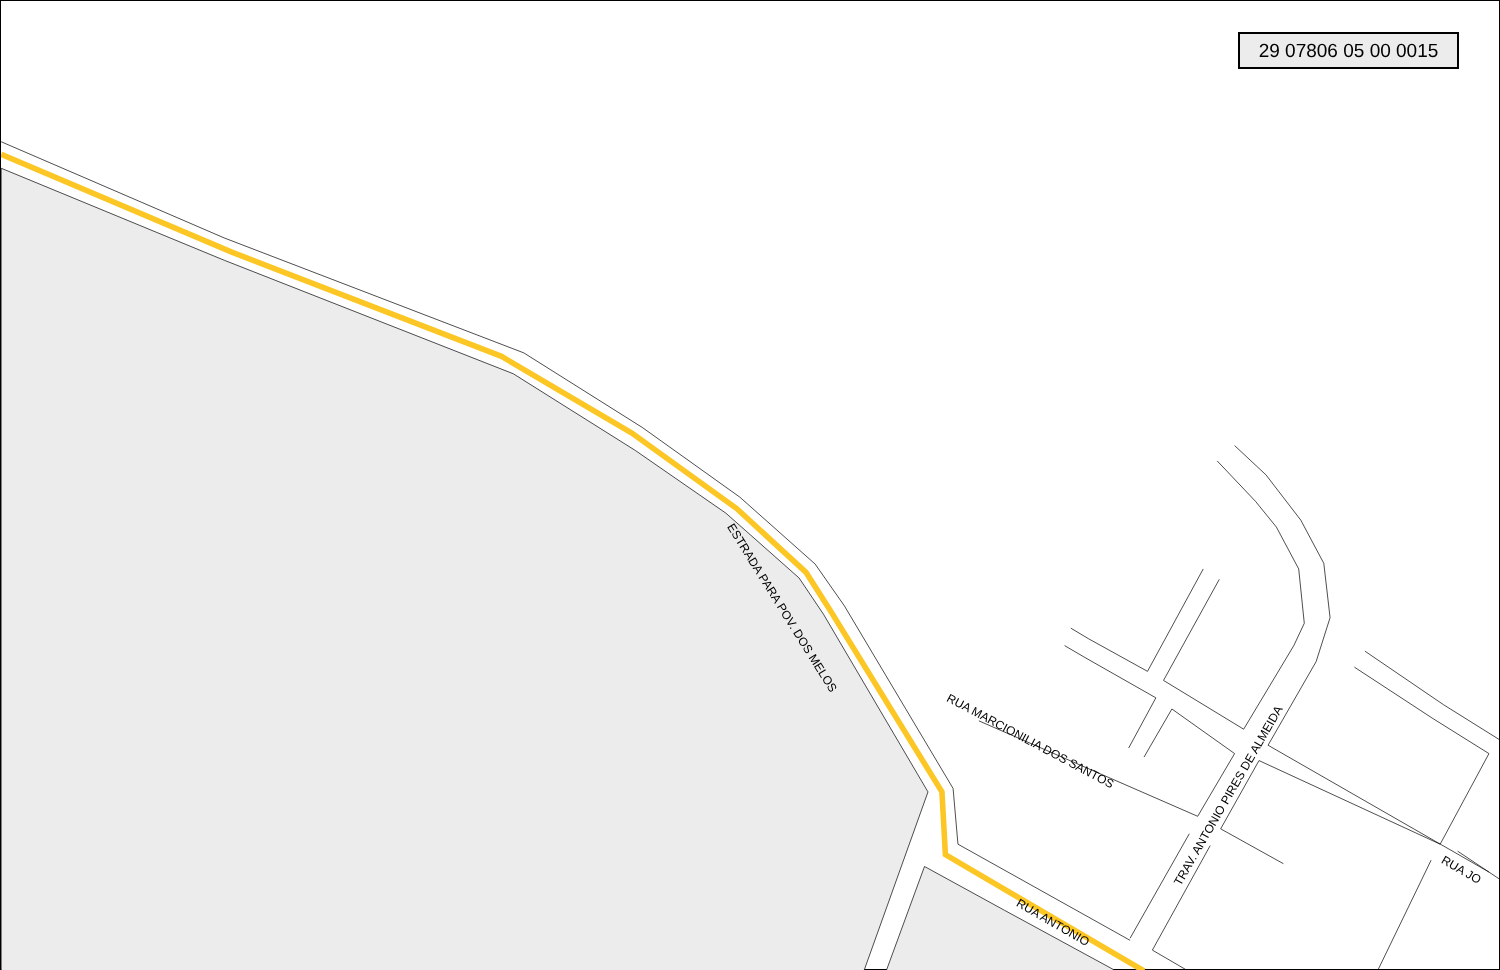29 07806 05 00 0015
ESTRADA PARA POV. DOS MELOS
RUA MARCIONILIA DOS SANTOS
TRAV. ANTONIO PIRES DE ALMEIDA
RUA ANTONIO
RUA JO